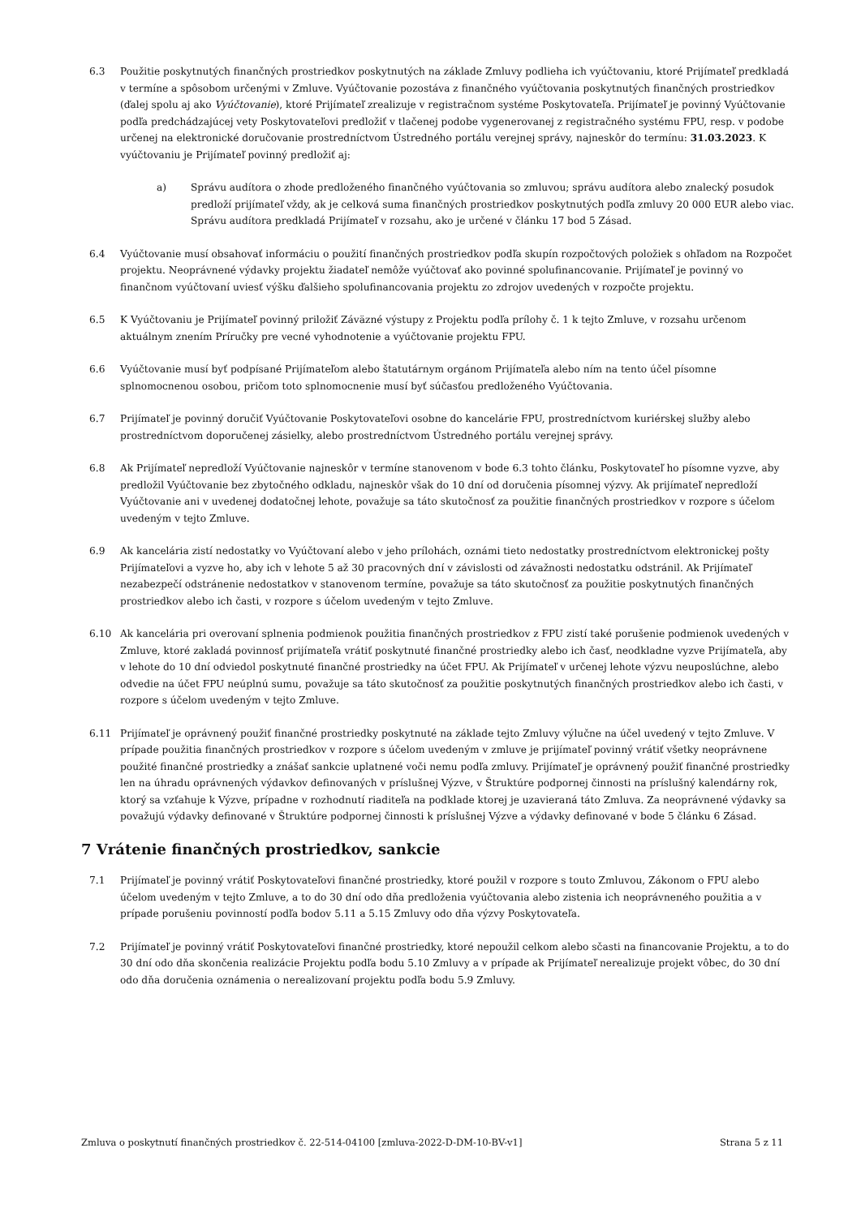6.3 Použitie poskytnutých finančných prostriedkov poskytnutých na základe Zmluvy podlieha ich vyúčtovaniu, ktoré Prijímateľ predkladá v termíne a spôsobom určenými v Zmluve. Vyúčtovanie pozostáva z finančného vyúčtovania poskytnutých finančných prostriedkov (ďalej spolu aj ako Vyúčtovanie), ktoré Prijímateľ zrealizuje v registračnom systéme Poskytovateľa. Prijímateľ je povinný Vyúčtovanie podľa predchádzajúcej vety Poskytovateľovi predložiť v tlačenej podobe vygenerovanej z registračného systému FPU, resp. v podobe určenej na elektronické doručovanie prostredníctvom Ústredného portálu verejnej správy, najneskôr do termínu: 31.03.2023. K vyúčtovaniu je Prijímateľ povinný predložiť aj:
a) Správu audítora o zhode predloženého finančného vyúčtovania so zmluvou; správu audítora alebo znalecký posudok predloží prijímateľ vždy, ak je celková suma finančných prostriedkov poskytnutých podľa zmluvy 20 000 EUR alebo viac. Správu audítora predkladá Prijímateľ v rozsahu, ako je určené v článku 17 bod 5 Zásad.
6.4 Vyúčtovanie musí obsahovať informáciu o použití finančných prostriedkov podľa skupín rozpočtových položiek s ohľadom na Rozpočet projektu. Neoprávnené výdavky projektu žiadateľ nemôže vyúčtovať ako povinné spolufinancovanie. Prijímateľ je povinný vo finančnom vyúčtovaní uviesť výšku ďalšieho spolufinancovania projektu zo zdrojov uvedených v rozpočte projektu.
6.5 K Vyúčtovaniu je Prijímateľ povinný priložiť Záväzné výstupy z Projektu podľa prílohy č. 1 k tejto Zmluve, v rozsahu určenom aktuálnym znením Príručky pre vecné vyhodnotenie a vyúčtovanie projektu FPU.
6.6 Vyúčtovanie musí byť podpísané Prijímateľom alebo štatutárnym orgánom Prijímateľa alebo ním na tento účel písomne splnomocnenou osobou, pričom toto splnomocnenie musí byť súčasťou predloženého Vyúčtovania.
6.7 Prijímateľ je povinný doručiť Vyúčtovanie Poskytovateľovi osobne do kancelárie FPU, prostredníctvom kuriérskej služby alebo prostredníctvom doporučenej zásielky, alebo prostredníctvom Ústredného portálu verejnej správy.
6.8 Ak Prijímateľ nepredloží Vyúčtovanie najneskôr v termíne stanovenom v bode 6.3 tohto článku, Poskytovateľ ho písomne vyzve, aby predložil Vyúčtovanie bez zbytočného odkladu, najneskôr však do 10 dní od doručenia písomnej výzvy. Ak prijímateľ nepredloží Vyúčtovanie ani v uvedenej dodatočnej lehote, považuje sa táto skutočnosť za použitie finančných prostriedkov v rozpore s účelom uvedeným v tejto Zmluve.
6.9 Ak kancelária zistí nedostatky vo Vyúčtovaní alebo v jeho prílohách, oznámi tieto nedostatky prostredníctvom elektronickej pošty Prijímateľovi a vyzve ho, aby ich v lehote 5 až 30 pracovných dní v závislosti od závažnosti nedostatku odstránil. Ak Prijímateľ nezabezpečí odstránenie nedostatkov v stanovenom termíne, považuje sa táto skutočnosť za použitie poskytnutých finančných prostriedkov alebo ich časti, v rozpore s účelom uvedeným v tejto Zmluve.
6.10 Ak kancelária pri overovaní splnenia podmienok použitia finančných prostriedkov z FPU zistí také porušenie podmienok uvedených v Zmluve, ktoré zakladá povinnosť prijímateľa vrátiť poskytnuté finančné prostriedky alebo ich časť, neodkladne vyzve Prijímateľa, aby v lehote do 10 dní odviedol poskytnuté finančné prostriedky na účet FPU. Ak Prijímateľ v určenej lehote výzvu neuposlúchne, alebo odvedie na účet FPU neúplnú sumu, považuje sa táto skutočnosť za použitie poskytnutých finančných prostriedkov alebo ich časti, v rozpore s účelom uvedeným v tejto Zmluve.
6.11 Prijímateľ je oprávnený použiť finančné prostriedky poskytnuté na základe tejto Zmluvy výlučne na účel uvedený v tejto Zmluve. V prípade použitia finančných prostriedkov v rozpore s účelom uvedeným v zmluve je prijímateľ povinný vrátiť všetky neoprávnene použité finančné prostriedky a znášať sankcie uplatnené voči nemu podľa zmluvy. Prijímateľ je oprávnený použiť finančné prostriedky len na úhradu oprávnených výdavkov definovaných v príslušnej Výzve, v Štruktúre podpornej činnosti na príslušný kalendárny rok, ktorý sa vzťahuje k Výzve, prípadne v rozhodnutí riaditeľa na podklade ktorej je uzavieraná táto Zmluva. Za neoprávnené výdavky sa považujú výdavky definované v Štruktúre podpornej činnosti k príslušnej Výzve a výdavky definované v bode 5 článku 6 Zásad.
7 Vrátenie finančných prostriedkov, sankcie
7.1 Prijímateľ je povinný vrátiť Poskytovateľovi finančné prostriedky, ktoré použil v rozpore s touto Zmluvou, Zákonom o FPU alebo účelom uvedeným v tejto Zmluve, a to do 30 dní odo dňa predloženia vyúčtovania alebo zistenia ich neoprávneného použitia a v prípade porušeniu povinností podľa bodov 5.11 a 5.15 Zmluvy odo dňa výzvy Poskytovateľa.
7.2 Prijímateľ je povinný vrátiť Poskytovateľovi finančné prostriedky, ktoré nepoužil celkom alebo sčasti na financovanie Projektu, a to do 30 dní odo dňa skončenia realizácie Projektu podľa bodu 5.10 Zmluvy a v prípade ak Prijímateľ nerealizuje projekt vôbec, do 30 dní odo dňa doručenia oznámenia o nerealizovaní projektu podľa bodu 5.9 Zmluvy.
Zmluva o poskytnutí finančných prostriedkov č. 22-514-04100 [zmluva-2022-D-DM-10-BV-v1] Strana 5 z 11